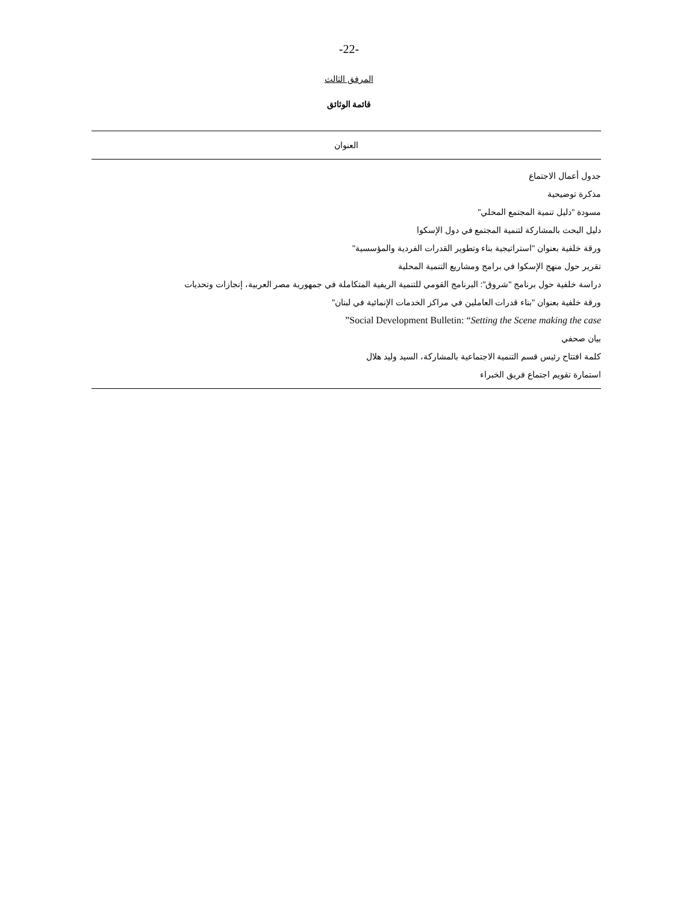-22-
المرفق الثالث
قائمة الوثائق
| العنوان |
| --- |
| جدول أعمال الاجتماع |
| مذكرة توضيحية |
| مسودة "دليل تنمية المجتمع المحلي" |
| دليل البحث بالمشاركة لتنمية المجتمع في دول الإسكوا |
| ورقة خلفية بعنوان "استراتيجية بناء وتطوير القدرات الفردية والمؤسسية" |
| تقرير حول منهج الإسكوا في برامج ومشاريع التنمية المحلية |
| دراسة خلفية حول برنامج "شروق": البرنامج القومي للتنمية الريفية المتكاملة في جمهورية مصر العربية، إنجازات وتحديات |
| ورقة خلفية بعنوان "بناء قدرات العاملين في مراكز الخدمات الإنمائية في لبنان" |
| Social Development Bulletin: “ Setting the Scene making the case ” |
| بيان صحفي |
| كلمة افتتاح رئيس قسم التنمية الاجتماعية بالمشاركة، السيد وليد هلال |
| استمارة تقويم اجتماع فريق الخبراء |